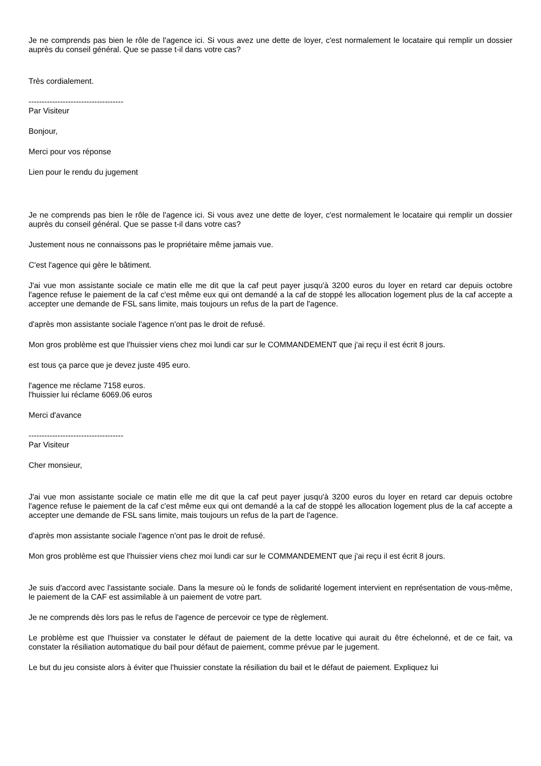Je ne comprends pas bien le rôle de l'agence ici. Si vous avez une dette de loyer, c'est normalement le locataire qui remplir un dossier auprès du conseil général. Que se passe t-il dans votre cas?
Très cordialement.
------------------------------------
Par Visiteur
Bonjour,
Merci pour vos réponse
Lien pour le rendu du jugement
Je ne comprends pas bien le rôle de l'agence ici. Si vous avez une dette de loyer, c'est normalement le locataire qui remplir un dossier auprès du conseil général. Que se passe t-il dans votre cas?
Justement nous ne connaissons pas le propriétaire même jamais vue.
C'est l'agence qui gère le bâtiment.
J'ai vue mon assistante sociale ce matin elle me dit que la caf peut payer jusqu'à 3200 euros du loyer en retard car depuis octobre l'agence refuse le paiement de la caf c'est même eux qui ont demandé a la caf de stoppé les allocation logement plus de la caf accepte a accepter une demande de FSL sans limite, mais toujours un refus de la part de l'agence.
d'après mon assistante sociale l'agence n'ont pas le droit de refusé.
Mon gros problème est que l'huissier viens chez moi lundi car sur le COMMANDEMENT que j'ai reçu il est écrit 8 jours.
est tous ça parce que je devez juste 495 euro.
l'agence me réclame 7158 euros.
l'huissier lui réclame 6069.06 euros
Merci d'avance
------------------------------------
Par Visiteur
Cher monsieur,
J'ai vue mon assistante sociale ce matin elle me dit que la caf peut payer jusqu'à 3200 euros du loyer en retard car depuis octobre l'agence refuse le paiement de la caf c'est même eux qui ont demandé a la caf de stoppé les allocation logement plus de la caf accepte a accepter une demande de FSL sans limite, mais toujours un refus de la part de l'agence.
d'après mon assistante sociale l'agence n'ont pas le droit de refusé.
Mon gros problème est que l'huissier viens chez moi lundi car sur le COMMANDEMENT que j'ai reçu il est écrit 8 jours.
Je suis d'accord avec l'assistante sociale. Dans la mesure où le fonds de solidarité logement intervient en représentation de vous-même, le paiement de la CAF est assimilable à un paiement de votre part.
Je ne comprends dès lors pas le refus de l'agence de percevoir ce type de règlement.
Le problème est que l'huissier va constater le défaut de paiement de la dette locative qui aurait du être échelonné, et de ce fait, va constater la résiliation automatique du bail pour défaut de paiement, comme prévue par le jugement.
Le but du jeu consiste alors à éviter que l'huissier constate la résiliation du bail et le défaut de paiement. Expliquez lui